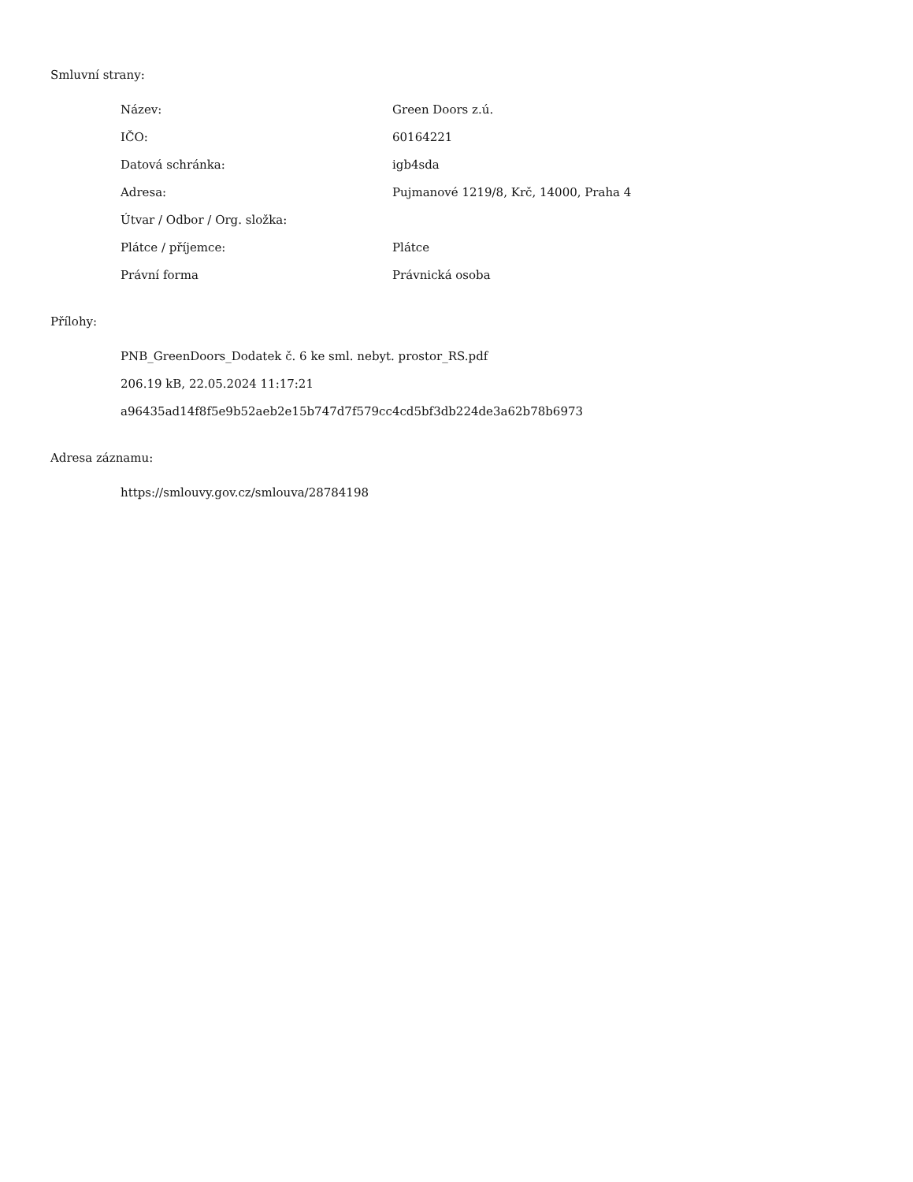Smluvní strany:
| Název: | Green Doors z.ú. |
| IČO: | 60164221 |
| Datová schránka: | igb4sda |
| Adresa: | Pujmanové 1219/8, Krč, 14000, Praha 4 |
| Útvar / Odbor / Org. složka: | |
| Plátce / příjemce: | Plátce |
| Právní forma | Právnická osoba |
Přílohy:
PNB_GreenDoors_Dodatek č. 6 ke sml. nebyt. prostor_RS.pdf
206.19 kB, 22.05.2024 11:17:21
a96435ad14f8f5e9b52aeb2e15b747d7f579cc4cd5bf3db224de3a62b78b6973
Adresa záznamu:
https://smlouvy.gov.cz/smlouva/28784198